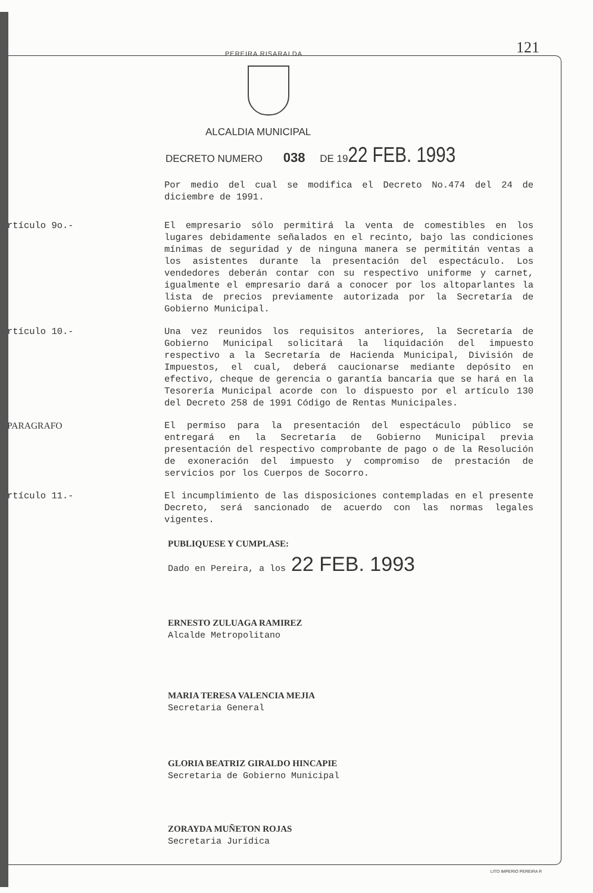121
PEREIRA RISARALDA
ALCALDIA MUNICIPAL
DECRETO NUMERO 038 DE 1922 FEB. 1993
Por medio del cual se modifica el Decreto No.474 del 24 de diciembre de 1991.
rtículo 9o.- El empresario sólo permitirá la venta de comestibles en los lugares debidamente señalados en el recinto, bajo las condiciones mínimas de seguridad y de ninguna manera se permititán ventas a los asistentes durante la presentación del espectáculo. Los vendedores deberán contar con su respectivo uniforme y carnet, igualmente el empresario dará a conocer por los altoparlantes la lista de precios previamente autorizada por la Secretaría de Gobierno Municipal.
rtículo 10.- Una vez reunidos los requisitos anteriores, la Secretaría de Gobierno Municipal solicitará la liquidación del impuesto respectivo a la Secretaría de Hacienda Municipal, División de Impuestos, el cual, deberá caucionarse mediante depósito en efectivo, cheque de gerencia o garantía bancaria que se hará en la Tesorería Municipal acorde con lo dispuesto por el artículo 130 del Decreto 258 de 1991 Código de Rentas Municipales.
PARAGRAFO El permiso para la presentación del espectáculo público se entregará en la Secretaría de Gobierno Municipal previa presentación del respectivo comprobante de pago o de la Resolución de exoneración del impuesto y compromiso de prestación de servicios por los Cuerpos de Socorro.
rtículo 11.- El incumplimiento de las disposiciones contempladas en el presente Decreto, será sancionado de acuerdo con las normas legales vigentes.
PUBLIQUESE Y CUMPLASE:
Dado en Pereira, a los 22 FEB. 1993
ERNESTO ZULUAGA RAMIREZ
Alcalde Metropolitano
MARIA TERESA VALENCIA MEJIA
Secretaria General
GLORIA BEATRIZ GIRALDO HINCAPIE
Secretaria de Gobierno Municipal
ZORAYDA MUÑETON ROJAS
Secretaria Jurídica
LITO IMPERIO PEREIRA R